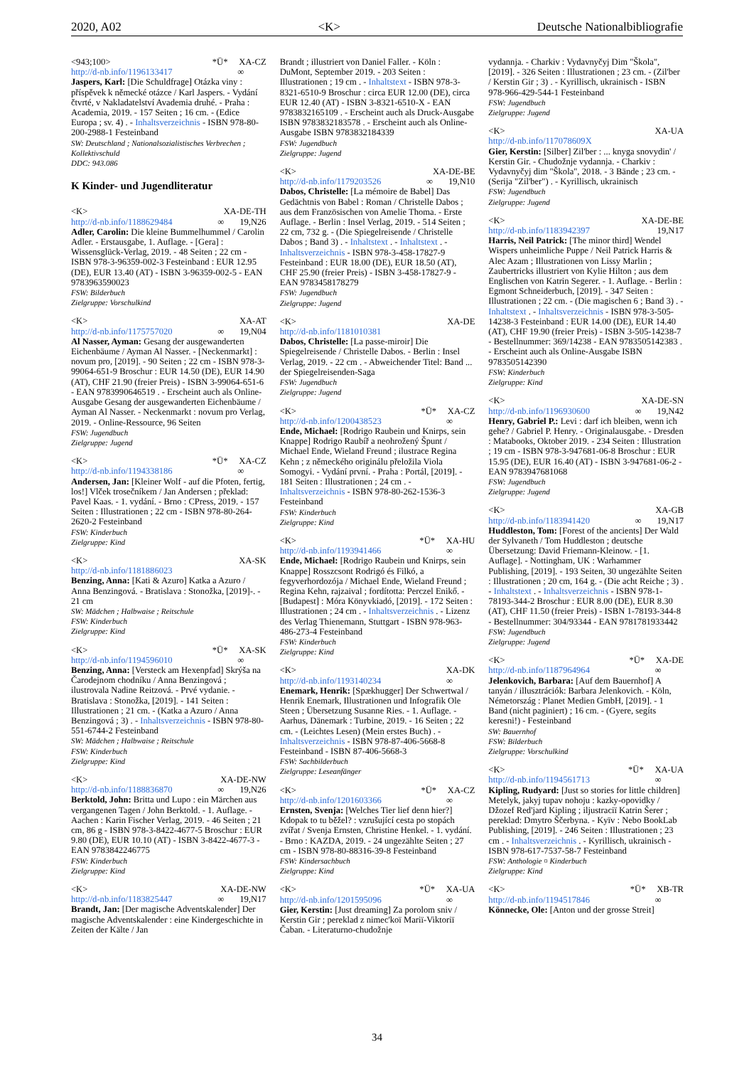2020, A02 <K> Deutsche Nationalbibliografie
<943;100> *Ü* XA-CZ
http://d-nb.info/1196133417 ∞
Jaspers, Karl: [Die Schuldfrage] Otázka viny : příspěvek k německé otázce / Karl Jaspers. - Vydání čtvrté, v Nakladatelství Avademia druhé. - Praha : Academia, 2019. - 157 Seiten ; 16 cm. - (Edice Europa ; sv. 4) . - Inhaltsverzeichnis - ISBN 978-80-200-2988-1 Festeinband
SW: Deutschland ; Nationalsozialistisches Verbrechen ; Kollektivschuld
DDC: 943.086
K Kinder- und Jugendliteratur
<K> XA-DE-TH
http://d-nb.info/1188629484 ∞ 19,N26
Adler, Carolin: Die kleine Bummelhummel / Carolin Adler. - Erstausgabe, 1. Auflage. - [Gera] : Wissensglück-Verlag, 2019. - 48 Seiten ; 22 cm - ISBN 978-3-96359-002-3 Festeinband : EUR 12.95 (DE), EUR 13.40 (AT) - ISBN 3-96359-002-5 - EAN 9783963590023
FSW: Bilderbuch
Zielgruppe: Vorschulkind
<K> XA-AT
http://d-nb.info/1175757020 ∞ 19,N04
Al Nasser, Ayman: Gesang der ausgewanderten Eichenbäume / Ayman Al Nasser. - [Neckenmarkt] : novum pro, [2019]. - 90 Seiten ; 22 cm - ISBN 978-3-99064-651-9 Broschur : EUR 14.50 (DE), EUR 14.90 (AT), CHF 21.90 (freier Preis) - ISBN 3-99064-651-6 - EAN 9783990646519 . - Erscheint auch als Online-Ausgabe Gesang der ausgewanderten Eichenbäume / Ayman Al Nasser. - Neckenmarkt : novum pro Verlag, 2019. - Online-Ressource, 96 Seiten
FSW: Jugendbuch
Zielgruppe: Jugend
<K> *Ü* XA-CZ
http://d-nb.info/1194338186 ∞
Andersen, Jan: [Kleiner Wolf - auf die Pfoten, fertig, los!] Vlček trosečníkem / Jan Andersen ; překlad: Pavel Kaas. - 1. vydání. - Brno : CPress, 2019. - 157 Seiten : Illustrationen ; 22 cm - ISBN 978-80-264-2620-2 Festeinband
FSW: Kinderbuch
Zielgruppe: Kind
<K> XA-SK
http://d-nb.info/1181886023
Benzing, Anna: [Kati & Azuro] Katka a Azuro / Anna Benzingová. - Bratislava : Stonožka, [2019]-. - 21 cm
SW: Mädchen ; Halbwaise ; Reitschule
FSW: Kinderbuch
Zielgruppe: Kind
<K> *Ü* XA-SK
http://d-nb.info/1194596010 ∞
Benzing, Anna: [Versteck am Hexenpfad] Skrýša na Čarodejnom chodníku / Anna Benzingová ; ilustrovala Nadine Reitzová. - Prvé vydanie. - Bratislava : Stonožka, [2019]. - 141 Seiten : Illustrationen ; 21 cm. - (Katka a Azuro / Anna Benzingová ; 3) . - Inhaltsverzeichnis - ISBN 978-80-551-6744-2 Festeinband
SW: Mädchen ; Halbwaise ; Reitschule
FSW: Kinderbuch
Zielgruppe: Kind
<K> XA-DE-NW
http://d-nb.info/1188836870 ∞ 19,N26
Berktold, John: Britta und Lupo : ein Märchen aus vergangenen Tagen / John Berktold. - 1. Auflage. - Aachen : Karin Fischer Verlag, 2019. - 46 Seiten ; 21 cm, 86 g - ISBN 978-3-8422-4677-5 Broschur : EUR 9.80 (DE), EUR 10.10 (AT) - ISBN 3-8422-4677-3 - EAN 9783842246775
FSW: Kinderbuch
Zielgruppe: Kind
<K> XA-DE-NW
http://d-nb.info/1183825447 ∞ 19,N17
Brandt, Jan: [Der magische Adventskalender] Der magische Adventskalender : eine Kindergeschichte in Zeiten der Kälte / Jan
Brandt ; illustriert von Daniel Faller. - Köln : DuMont, September 2019. - 203 Seiten : Illustrationen ; 19 cm . - Inhaltstext - ISBN 978-3-8321-6510-9 Broschur : circa EUR 12.00 (DE), circa EUR 12.40 (AT) - ISBN 3-8321-6510-X - EAN 9783832165109 . - Erscheint auch als Druck-Ausgabe ISBN 9783832183578 . - Erscheint auch als Online-Ausgabe ISBN 9783832184339
FSW: Jugendbuch
Zielgruppe: Jugend
<K> XA-DE-BE
http://d-nb.info/1179203526 ∞ 19,N10
Dabos, Christelle: [La mémoire de Babel] Das Gedächtnis von Babel : Roman / Christelle Dabos ; aus dem Französischen von Amelie Thoma. - Erste Auflage. - Berlin : Insel Verlag, 2019. - 514 Seiten ; 22 cm, 732 g. - (Die Spiegelreisende / Christelle Dabos ; Band 3) . - Inhaltstext . - Inhaltstext . - Inhaltsverzeichnis - ISBN 978-3-458-17827-9 Festeinband : EUR 18.00 (DE), EUR 18.50 (AT), CHF 25.90 (freier Preis) - ISBN 3-458-17827-9 - EAN 9783458178279
FSW: Jugendbuch
Zielgruppe: Jugend
<K> XA-DE
http://d-nb.info/1181010381
Dabos, Christelle: [La passe-miroir] Die Spiegelreisende / Christelle Dabos. - Berlin : Insel Verlag, 2019. - 22 cm . - Abweichender Titel: Band ... der Spiegelreisenden-Saga
FSW: Jugendbuch
Zielgruppe: Jugend
<K> *Ü* XA-CZ
http://d-nb.info/1200438523 ∞
Ende, Michael: [Rodrigo Raubein und Knirps, sein Knappe] Rodrigo Raubíř a neohrožený Špunt / Michael Ende, Wieland Freund ; ilustrace Regina Kehn ; z německého originálu přeložila Viola Somogyi. - Vydání první. - Praha : Portál, [2019]. - 181 Seiten : Illustrationen ; 24 cm . - Inhaltsverzeichnis - ISBN 978-80-262-1536-3 Festeinband
FSW: Kinderbuch
Zielgruppe: Kind
<K> *Ü* XA-HU
http://d-nb.info/1193941466 ∞
Ende, Michael: [Rodrigo Raubein und Knirps, sein Knappe] Rosszcsont Rodrigó és Filkó, a fegyverhordozója / Michael Ende, Wieland Freund ; Regina Kehn, rajzaival ; fordította: Perczel Enikő. - [Budapest] : Móra Könyvkiadó, [2019]. - 172 Seiten : Illustrationen ; 24 cm . - Inhaltsverzeichnis . - Lizenz des Verlag Thienemann, Stuttgart - ISBN 978-963-486-273-4 Festeinband
FSW: Kinderbuch
Zielgruppe: Kind
<K> XA-DK
http://d-nb.info/1193140234 ∞
Enemark, Henrik: [Spækhugger] Der Schwertwal / Henrik Enemark, Illustrationen und Infografik Ole Steen ; Übersetzung Susanne Ries. - 1. Auflage. - Aarhus, Dänemark : Turbine, 2019. - 16 Seiten ; 22 cm. - (Leichtes Lesen) (Mein erstes Buch) . - Inhaltsverzeichnis - ISBN 978-87-406-5668-8 Festeinband - ISBN 87-406-5668-3
FSW: Sachbilderbuch
Zielgruppe: Leseanfänger
<K> *Ü* XA-CZ
http://d-nb.info/1201603366 ∞
Ernsten, Svenja: [Welches Tier lief denn hier?] Kdopak to tu běžel? : vzrušující cesta po stopách zvířat / Svenja Ernsten, Christine Henkel. - 1. vydání. - Brno : KAZDA, 2019. - 24 ungezählte Seiten ; 27 cm - ISBN 978-80-88316-39-8 Festeinband
FSW: Kindersachbuch
Zielgruppe: Kind
<K> *Ü* XA-UA
http://d-nb.info/1201595096 ∞
Gier, Kerstin: [Just dreaming] Za porolom sniv / Kerstin Gir ; pereklad z nimec'koï Mariï-Viktoriï Čaban. - Literaturno-chudožnje
vydannja. - Charkiv : Vydavnyčyj Dim "Škola", [2019]. - 326 Seiten : Illustrationen ; 23 cm. - (Zil'ber / Kerstin Gir ; 3) . - Kyrillisch, ukrainisch - ISBN 978-966-429-544-1 Festeinband
FSW: Jugendbuch
Zielgruppe: Jugend
<K> XA-UA
http://d-nb.info/117078609X
Gier, Kerstin: [Silber] Zil'ber : ... knyga snovydin' / Kerstin Gir. - Chudožnje vydannja. - Charkiv : Vydavnyčyj dim "Škola", 2018. - 3 Bände ; 23 cm. - (Serija "Zil'ber") . - Kyrillisch, ukrainisch
FSW: Jugendbuch
Zielgruppe: Jugend
<K> XA-DE-BE
http://d-nb.info/1183942397 19,N17
Harris, Neil Patrick: [The minor third] Wendel Wispers unheimliche Puppe / Neil Patrick Harris & Alec Azam ; Illustrationen von Lissy Marlin ; Zaubertricks illustriert von Kylie Hilton ; aus dem Englischen von Katrin Segerer. - 1. Auflage. - Berlin : Egmont Schneiderbuch, [2019]. - 347 Seiten : Illustrationen ; 22 cm. - (Die magischen 6 ; Band 3) . - Inhaltstext . - Inhaltsverzeichnis - ISBN 978-3-505-14238-3 Festeinband : EUR 14.00 (DE), EUR 14.40 (AT), CHF 19.90 (freier Preis) - ISBN 3-505-14238-7 - Bestellnummer: 369/14238 - EAN 9783505142383 . - Erscheint auch als Online-Ausgabe ISBN 9783505142390
FSW: Kinderbuch
Zielgruppe: Kind
<K> XA-DE-SN
http://d-nb.info/1196930600 ∞ 19,N42
Henry, Gabriel P.: Levi : darf ich bleiben, wenn ich gehe? / Gabriel P. Henry. - Originalausgabe. - Dresden : Matabooks, Oktober 2019. - 234 Seiten : Illustration ; 19 cm - ISBN 978-3-947681-06-8 Broschur : EUR 15.95 (DE), EUR 16.40 (AT) - ISBN 3-947681-06-2 - EAN 9783947681068
FSW: Jugendbuch
Zielgruppe: Jugend
<K> XA-GB
http://d-nb.info/1183941420 ∞ 19,N17
Huddleston, Tom: [Forest of the ancients] Der Wald der Sylvaneth / Tom Huddleston ; deutsche Übersetzung: David Friemann-Kleinow. - [1. Auflage]. - Nottingham, UK : Warhammer Publishing, [2019]. - 193 Seiten, 30 ungezählte Seiten : Illustrationen ; 20 cm, 164 g. - (Die acht Reiche ; 3) . - Inhaltstext . - Inhaltsverzeichnis - ISBN 978-1-78193-344-2 Broschur : EUR 8.00 (DE), EUR 8.30 (AT), CHF 11.50 (freier Preis) - ISBN 1-78193-344-8 - Bestellnummer: 304/93344 - EAN 9781781933442
FSW: Jugendbuch
Zielgruppe: Jugend
<K> *Ü* XA-DE
http://d-nb.info/1187964964 ∞
Jelenkovich, Barbara: [Auf dem Bauernhof] A tanyán / illusztrációk: Barbara Jelenkovich. - Köln, Németország : Planet Medien GmbH, [2019]. - 1 Band (nicht paginiert) ; 16 cm. - (Gyere, segíts keresni!) - Festeinband
SW: Bauernhof
FSW: Bilderbuch
Zielgruppe: Vorschulkind
<K> *Ü* XA-UA
http://d-nb.info/1194561713 ∞
Kipling, Rudyard: [Just so stories for little children] Metelyk, jakyj tupav nohoju : kazky-opovidky / Džozef Red'jard Kipling ; iljustraciï Katrin Šerer ; pereklad: Dmytro Ščerbyna. - Kyïv : Nebo BookLab Publishing, [2019]. - 246 Seiten : Illustrationen ; 23 cm . - Inhaltsverzeichnis . - Kyrillisch, ukrainisch - ISBN 978-617-7537-58-7 Festeinband
FSW: Anthologie ¤ Kinderbuch
Zielgruppe: Kind
<K> *Ü* XB-TR
http://d-nb.info/1194517846 ∞
Könnecke, Ole: [Anton und der grosse Streit]
34